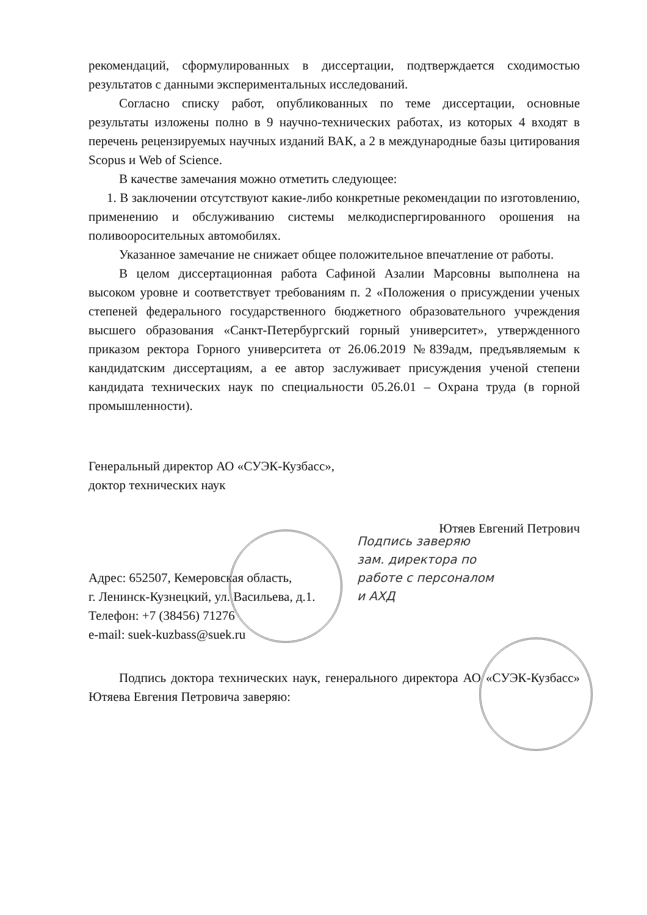рекомендаций, сформулированных в диссертации, подтверждается сходимостью результатов с данными экспериментальных исследований.
Согласно списку работ, опубликованных по теме диссертации, основные результаты изложены полно в 9 научно-технических работах, из которых 4 входят в перечень рецензируемых научных изданий ВАК, а 2 в международные базы цитирования Scopus и Web of Science.
В качестве замечания можно отметить следующее:
1. В заключении отсутствуют какие-либо конкретные рекомендации по изготовлению, применению и обслуживанию системы мелкодиспергированного орошения на поливооросительных автомобилях.
Указанное замечание не снижает общее положительное впечатление от работы.
В целом диссертационная работа Сафиной Азалии Марсовны выполнена на высоком уровне и соответствует требованиям п. 2 «Положения о присуждении ученых степеней федерального государственного бюджетного образовательного учреждения высшего образования «Санкт-Петербургский горный университет», утвержденного приказом ректора Горного университета от 26.06.2019 №839адм, предъявляемым к кандидатским диссертациям, а ее автор заслуживает присуждения ученой степени кандидата технических наук по специальности 05.26.01 – Охрана труда (в горной промышленности).
Генеральный директор АО «СУЭК-Кузбасс»,
доктор технических наук
Ютяев Евгений Петрович
Подпись заверяю
зам. директора по
работе с персоналом
и АХД
Адрес: 652507, Кемеровская область,
г. Ленинск-Кузнецкий, ул. Васильева, д.1.
Телефон: +7 (38456) 71276
e-mail: suek-kuzbass@suek.ru
Подпись доктора технических наук, генерального директора АО «СУЭК-Кузбасс» Ютяева Евгения Петровича заверяю: